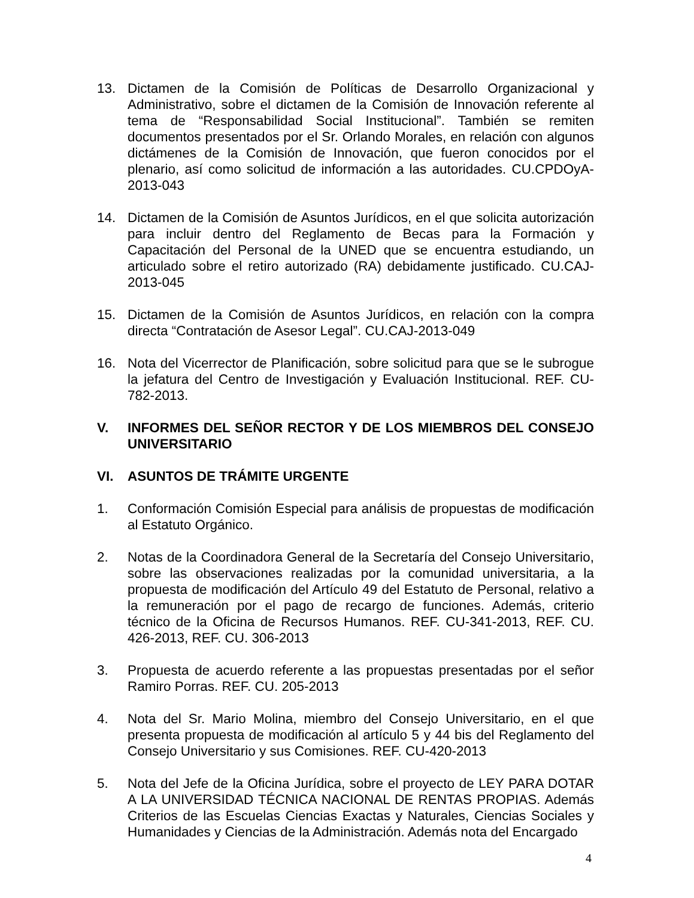13. Dictamen de la Comisión de Políticas de Desarrollo Organizacional y Administrativo, sobre el dictamen de la Comisión de Innovación referente al tema de “Responsabilidad Social Institucional”. También se remiten documentos presentados por el Sr. Orlando Morales, en relación con algunos dictámenes de la Comisión de Innovación, que fueron conocidos por el plenario, así como solicitud de información a las autoridades. CU.CPDOyA-2013-043
14. Dictamen de la Comisión de Asuntos Jurídicos, en el que solicita autorización para incluir dentro del Reglamento de Becas para la Formación y Capacitación del Personal de la UNED que se encuentra estudiando, un articulado sobre el retiro autorizado (RA) debidamente justificado. CU.CAJ-2013-045
15. Dictamen de la Comisión de Asuntos Jurídicos, en relación con la compra directa “Contratación de Asesor Legal”. CU.CAJ-2013-049
16. Nota del Vicerrector de Planificación, sobre solicitud para que se le subrogue la jefatura del Centro de Investigación y Evaluación Institucional. REF. CU-782-2013.
V. INFORMES DEL SEÑOR RECTOR Y DE LOS MIEMBROS DEL CONSEJO UNIVERSITARIO
VI. ASUNTOS DE TRÁMITE URGENTE
1. Conformación Comisión Especial para análisis de propuestas de modificación al Estatuto Orgánico.
2. Notas de la Coordinadora General de la Secretaría del Consejo Universitario, sobre las observaciones realizadas por la comunidad universitaria, a la propuesta de modificación del Artículo 49 del Estatuto de Personal, relativo a la remuneración por el pago de recargo de funciones. Además, criterio técnico de la Oficina de Recursos Humanos. REF. CU-341-2013, REF. CU. 426-2013, REF. CU. 306-2013
3. Propuesta de acuerdo referente a las propuestas presentadas por el señor Ramiro Porras. REF. CU. 205-2013
4. Nota del Sr. Mario Molina, miembro del Consejo Universitario, en el que presenta propuesta de modificación al artículo 5 y 44 bis del Reglamento del Consejo Universitario y sus Comisiones. REF. CU-420-2013
5. Nota del Jefe de la Oficina Jurídica, sobre el proyecto de LEY PARA DOTAR A LA UNIVERSIDAD TÉCNICA NACIONAL DE RENTAS PROPIAS. Además Criterios de las Escuelas Ciencias Exactas y Naturales, Ciencias Sociales y Humanidades y Ciencias de la Administración. Además nota del Encargado
4